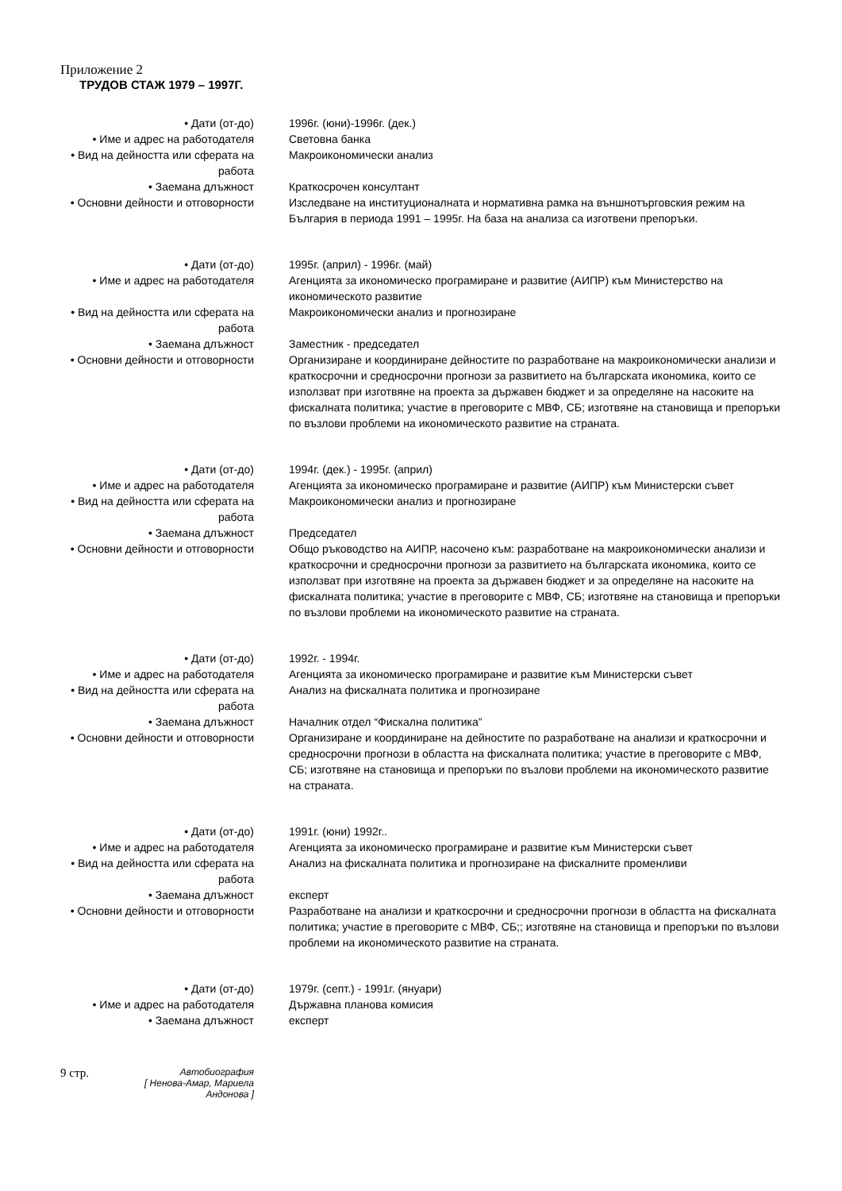Приложение 2
ТРУДОВ СТАЖ 1979 – 1997Г.
• Дати (от-до) 1996г. (юни)-1996г. (дек.)
• Име и адрес на работодателя Световна банка
• Вид на дейността или сферата на работа
Макроикономически анализ
• Заемана длъжност Краткосрочен консултант
• Основни дейности и отговорности
Изследване на институционалната и нормативна рамка на външнотърговския режим на България в периода 1991 – 1995г. На база на анализа са изготвени препоръки.
• Дати (от-до) 1995г. (април) - 1996г. (май)
• Име и адрес на работодателя Агенцията за икономическо програмиране и развитие (АИПР) към Министерство на икономическото развитие
• Вид на дейността или сферата на работа
Макроикономически анализ и прогнозиране
• Заемана длъжност Заместник - председател
• Основни дейности и отговорности
Организиране и координиране дейностите по разработване на макроикономически анализи и краткосрочни и средносрочни прогнози за развитието на българската икономика, които се използват при изготвяне на проекта за държавен бюджет и за определяне на насоките на фискалната политика; участие в преговорите с МВФ, СБ; изготвяне на становища и препоръки по възлови проблеми на икономическото развитие на страната.
• Дати (от-до) 1994г. (дек.) - 1995г. (април)
• Име и адрес на работодателя Агенцията за икономическо програмиране и развитие (АИПР) към Министерски съвет
• Вид на дейността или сферата на работа
Макроикономически анализ и прогнозиране
• Заемана длъжност Председател
• Основни дейности и отговорности
Общо ръководство на АИПР, насочено към: разработване на макроикономически анализи и краткосрочни и средносрочни прогнози за развитието на българската икономика, които се използват при изготвяне на проекта за държавен бюджет и за определяне на насоките на фискалната политика; участие в преговорите с МВФ, СБ; изготвяне на становища и препоръки по възлови проблеми на икономическото развитие на страната.
• Дати (от-до) 1992г. - 1994г.
• Име и адрес на работодателя Агенцията за икономическо програмиране и развитие към Министерски съвет
• Вид на дейността или сферата на работа
Анализ на фискалната политика и прогнозиране
• Заемана длъжност Началник отдел “Фискална политика”
• Основни дейности и отговорности
Организиране и координиране на дейностите по разработване на анализи и краткосрочни и средносрочни прогнози в областта на фискалната политика; участие в преговорите с МВФ, СБ; изготвяне на становища и препоръки по възлови проблеми на икономическото развитие на страната.
• Дати (от-до) 1991г. (юни) 1992г..
• Име и адрес на работодателя Агенцията за икономическо програмиране и развитие към Министерски съвет
• Вид на дейността или сферата на работа
Анализ на фискалната политика и прогнозиране на фискалните променливи
• Заемана длъжност експерт
• Основни дейности и отговорности
Разработване на анализи и краткосрочни и средносрочни прогнози в областта на фискалната политика; участие в преговорите с МВФ, СБ;; изготвяне на становища и препоръки по възлови проблеми на икономическото развитие на страната.
• Дати (от-до) 1979г. (септ.) - 1991г. (януари)
• Име и адрес на работодателя Държавна планова комисия
• Заемана длъжност експерт
9 стр.
Автобиография
[ Ненова-Амар, Мариела Андонова ]